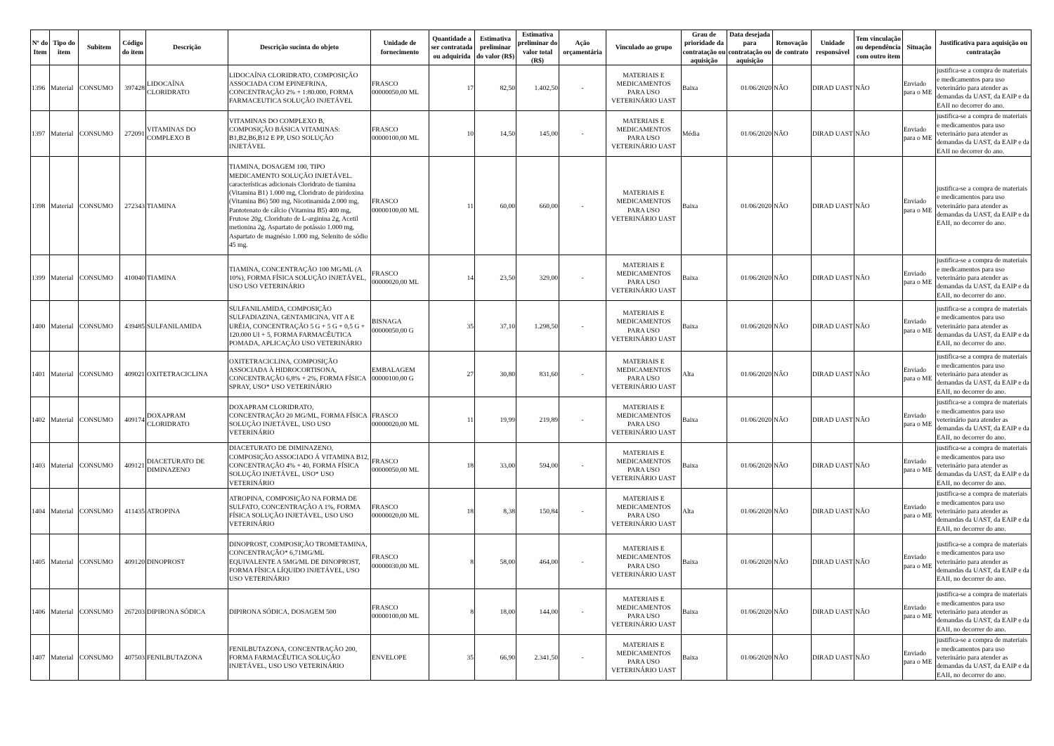| Nº do Item | Tipo do item | Subitem | Código do item | Descrição | Descrição sucinta do objeto | Unidade de fornecimento | Quantidade a ser contratada ou adquirida | Estimativa preliminar do valor (R$) | Estimativa preliminar do valor total (R$) | Ação orçamentária | Vinculado ao grupo | Grau de prioridade da contratação ou aquisição | Data desejada para contratação ou aquisição | Renovação de contrato | Unidade responsável | Tem vinculação ou dependência com outro item | Situação | Justificativa para aquisição ou contratação |
| --- | --- | --- | --- | --- | --- | --- | --- | --- | --- | --- | --- | --- | --- | --- | --- | --- | --- | --- |
| 1396 | Material | CONSUMO | 397428 | LIDOCAÍNA CLORIDRATO | LIDOCAÍNA CLORIDRATO, COMPOSIÇÃO ASSOCIADA COM EPINEFRINA, CONCENTRAÇÃO 2% + 1:80.000, FORMA FARMACEUTICA SOLUÇÃO INJETÁVEL | FRASCO 00000050,00 ML | 17 | 82,50 | 1.402,50 | - | MATERIAIS E MEDICAMENTOS PARA USO VETERINÁRIO UAST | Baixa | 01/06/2020 | NÃO | DIRAD UAST | NÃO | Enviado para o ME | justifica-se a compra de materiais e medicamentos para uso veterinário para atender as demandas da UAST, da EAIP e da EAII no decorrer do ano. |
| 1397 | Material | CONSUMO | 272091 | VITAMINAS DO COMPLEXO B | VITAMINAS DO COMPLEXO B, COMPOSIÇÃO BÁSICA VITAMINAS: B1,B2,B6,B12 E PP, USO SOLUÇÃO INJETÁVEL | FRASCO 00000100,00 ML | 10 | 14,50 | 145,00 | - | MATERIAIS E MEDICAMENTOS PARA USO VETERINÁRIO UAST | Média | 01/06/2020 | NÃO | DIRAD UAST | NÃO | Enviado para o ME | justifica-se a compra de materiais e medicamentos para uso veterinário para atender as demandas da UAST, da EAIP e da EAII no decorrer do ano. |
| 1398 | Material | CONSUMO | 272343 | TIAMINA | TIAMINA, DOSAGEM 100, TIPO MEDICAMENTO SOLUÇÃO INJETÁVEL. características adicionais Cloridrato de tiamina (Vitamina B1) 1.000 mg, Cloridrato de piridoxina (Vitamina B6) 500 mg, Nicotinamida 2.000 mg, Pantotenato de cálcio (Vitamina B5) 400 mg, Frutose 20g, Cloridrato de L-arginina 2g, Acetil metionina 2g, Aspartato de potássio 1.000 mg, Aspartato de magnésio 1.000 mg, Selenito de sódio 45 mg. | FRASCO 00000100,00 ML | 11 | 60,00 | 660,00 | - | MATERIAIS E MEDICAMENTOS PARA USO VETERINÁRIO UAST | Baixa | 01/06/2020 | NÃO | DIRAD UAST | NÃO | Enviado para o ME | justifica-se a compra de materiais e medicamentos para uso veterinário para atender as demandas da UAST, da EAIP e da EAII, no decorrer do ano. |
| 1399 | Material | CONSUMO | 410040 | TIAMINA | TIAMINA, CONCENTRAÇÃO 100 MG/ML (A 10%), FORMA FÍSICA SOLUÇÃO INJETÁVEL, USO USO VETERINÁRIO | FRASCO 00000020,00 ML | 14 | 23,50 | 329,00 | - | MATERIAIS E MEDICAMENTOS PARA USO VETERINÁRIO UAST | Baixa | 01/06/2020 | NÃO | DIRAD UAST | NÃO | Enviado para o ME | justifica-se a compra de materiais e medicamentos para uso veterinário para atender as demandas da UAST, da EAIP e da EAII, no decorrer do ano. |
| 1400 | Material | CONSUMO | 439485 | SULFANILAMIDA | SULFANILAMIDA, COMPOSIÇÃO SULFADIAZINA, GENTAMICINA, VIT A E URÉIA, CONCENTRAÇÃO 5 G + 5 G + 0,5 G + 120.000 UI + 5, FORMA FARMACÊUTICA POMADA, APLICAÇÃO USO VETERINÁRIO | BISNAGA 00000050,00 G | 35 | 37,10 | 1.298,50 | - | MATERIAIS E MEDICAMENTOS PARA USO VETERINÁRIO UAST | Baixa | 01/06/2020 | NÃO | DIRAD UAST | NÃO | Enviado para o ME | justifica-se a compra de materiais e medicamentos para uso veterinário para atender as demandas da UAST, da EAIP e da EAII, no decorrer do ano. |
| 1401 | Material | CONSUMO | 409021 | OXITETRACICLINA | OXITETRACICLINA, COMPOSIÇÃO ASSOCIADA À HIDROCORTISONA, CONCENTRAÇÃO 6,8% + 2%, FORMA FÍSICA SPRAY, USO* USO VETERINÁRIO | EMBALAGEM 00000100,00 G | 27 | 30,80 | 831,60 | - | MATERIAIS E MEDICAMENTOS PARA USO VETERINÁRIO UAST | Alta | 01/06/2020 | NÃO | DIRAD UAST | NÃO | Enviado para o ME | justifica-se a compra de materiais e medicamentos para uso veterinário para atender as demandas da UAST, da EAIP e da EAII, no decorrer do ano. |
| 1402 | Material | CONSUMO | 409174 | DOXAPRAM CLORIDRATO | DOXAPRAM CLORIDRATO, CONCENTRAÇÃO 20 MG/ML, FORMA FÍSICA SOLUÇÃO INJETÁVEL, USO USO VETERINÁRIO | FRASCO 00000020,00 ML | 11 | 19,99 | 219,89 | - | MATERIAIS E MEDICAMENTOS PARA USO VETERINÁRIO UAST | Baixa | 01/06/2020 | NÃO | DIRAD UAST | NÃO | Enviado para o ME | justifica-se a compra de materiais e medicamentos para uso veterinário para atender as demandas da UAST, da EAIP e da EAII, no decorrer do ano. |
| 1403 | Material | CONSUMO | 409121 | DIACETURATO DE DIMINAZENO | DIACETURATO DE DIMINAZENO, COMPOSIÇÃO ASSOCIADO Á VITAMINA B12, CONCENTRAÇÃO 4% + 40, FORMA FÍSICA SOLUÇÃO INJETÁVEL, USO* USO VETERINÁRIO | FRASCO 00000050,00 ML | 18 | 33,00 | 594,00 | - | MATERIAIS E MEDICAMENTOS PARA USO VETERINÁRIO UAST | Baixa | 01/06/2020 | NÃO | DIRAD UAST | NÃO | Enviado para o ME | justifica-se a compra de materiais e medicamentos para uso veterinário para atender as demandas da UAST, da EAIP e da EAII, no decorrer do ano. |
| 1404 | Material | CONSUMO | 411435 | ATROPINA | ATROPINA, COMPOSIÇÃO NA FORMA DE SULFATO, CONCENTRAÇÃO A 1%, FORMA FÍSICA SOLUÇÃO INJETÁVEL, USO USO VETERINÁRIO | FRASCO 00000020,00 ML | 18 | 8,38 | 150,84 | - | MATERIAIS E MEDICAMENTOS PARA USO VETERINÁRIO UAST | Alta | 01/06/2020 | NÃO | DIRAD UAST | NÃO | Enviado para o ME | justifica-se a compra de materiais e medicamentos para uso veterinário para atender as demandas da UAST, da EAIP e da EAII, no decorrer do ano. |
| 1405 | Material | CONSUMO | 409120 | DINOPROST | DINOPROST, COMPOSIÇÃO TROMETAMINA, CONCENTRAÇÃO* 6,71MG/ML EQUIVALENTE A 5MG/ML DE DINOPROST, FORMA FÍSICA LÍQUIDO INJETÁVEL, USO USO VETERINÁRIO | FRASCO 00000030,00 ML | 8 | 58,00 | 464,00 | - | MATERIAIS E MEDICAMENTOS PARA USO VETERINÁRIO UAST | Baixa | 01/06/2020 | NÃO | DIRAD UAST | NÃO | Enviado para o ME | justifica-se a compra de materiais e medicamentos para uso veterinário para atender as demandas da UAST, da EAIP e da EAII, no decorrer do ano. |
| 1406 | Material | CONSUMO | 267203 | DIPIRONA SÓDICA | DIPIRONA SÓDICA, DOSAGEM 500 | FRASCO 00000100,00 ML | 8 | 18,00 | 144,00 | - | MATERIAIS E MEDICAMENTOS PARA USO VETERINÁRIO UAST | Baixa | 01/06/2020 | NÃO | DIRAD UAST | NÃO | Enviado para o ME | justifica-se a compra de materiais e medicamentos para uso veterinário para atender as demandas da UAST, da EAIP e da EAII, no decorrer do ano. |
| 1407 | Material | CONSUMO | 407503 | FENILBUTAZONA | FENILBUTAZONA, CONCENTRAÇÃO 200, FORMA FARMACÊUTICA SOLUÇÃO INJETÁVEL, USO USO VETERINÁRIO | ENVELOPE | 35 | 66,90 | 2.341,50 | - | MATERIAIS E MEDICAMENTOS PARA USO VETERINÁRIO UAST | Baixa | 01/06/2020 | NÃO | DIRAD UAST | NÃO | Enviado para o ME | justifica-se a compra de materiais e medicamentos para uso veterinário para atender as demandas da UAST, da EAIP e da EAII, no decorrer do ano. |